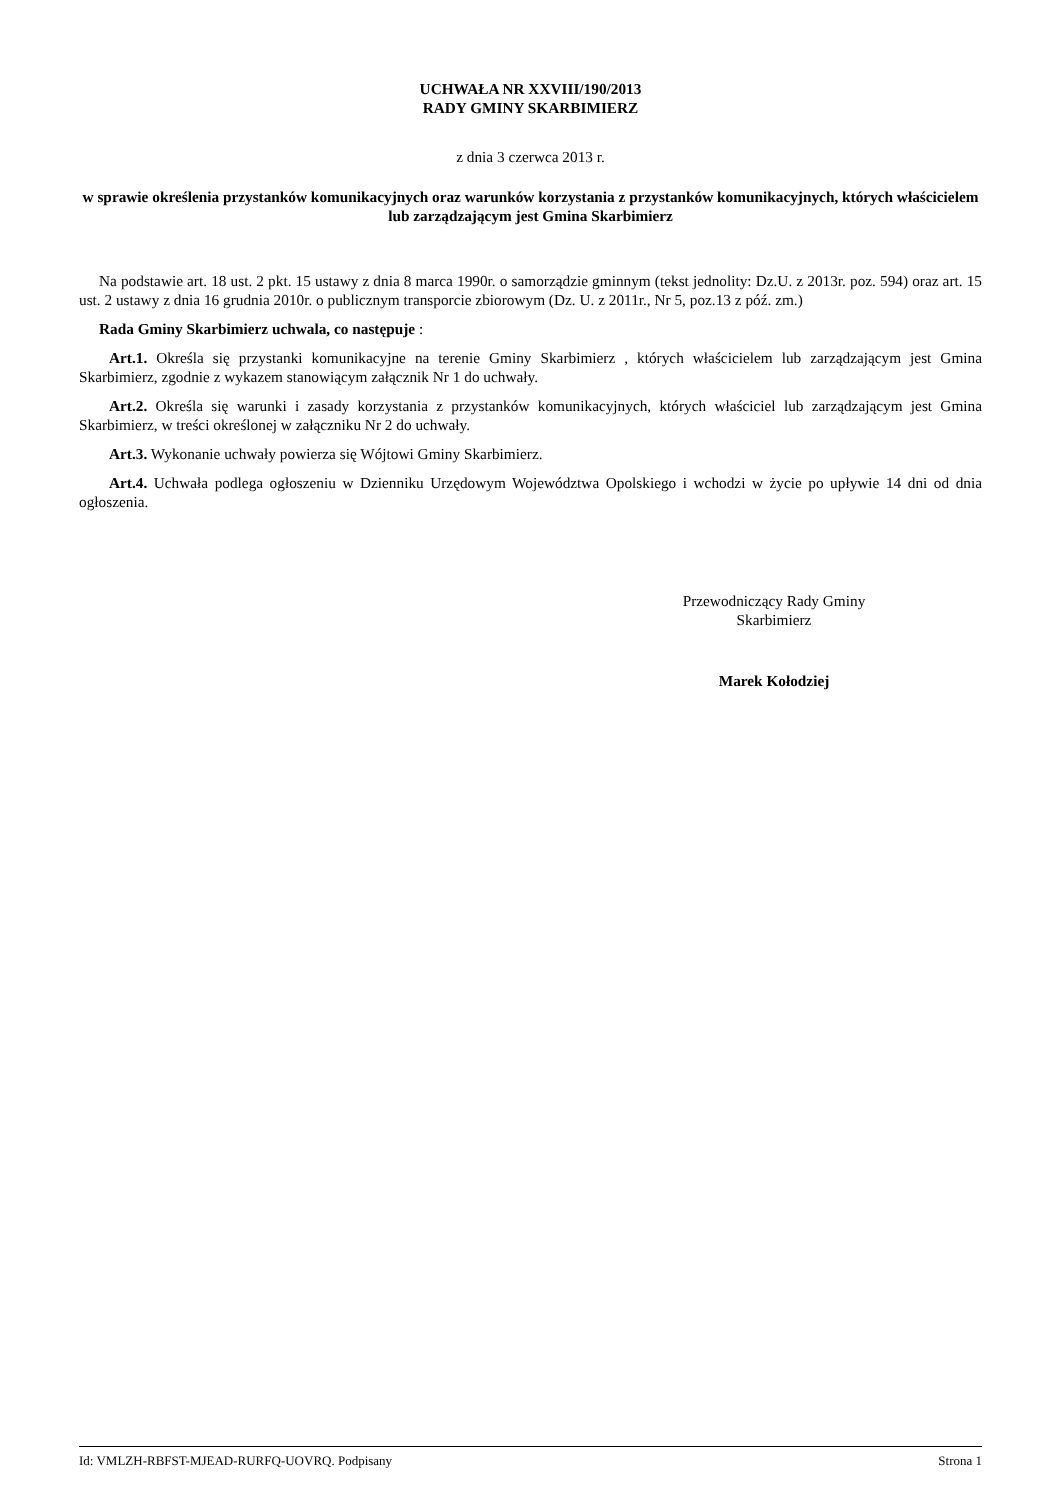UCHWAŁA NR XXVIII/190/2013
RADY GMINY SKARBIMIERZ
z dnia 3 czerwca 2013 r.
w sprawie określenia przystanków komunikacyjnych oraz warunków korzystania z przystanków komunikacyjnych, których właścicielem lub zarządzającym jest Gmina Skarbimierz
Na podstawie art. 18 ust. 2 pkt. 15 ustawy z dnia 8 marca 1990r. o samorządzie gminnym (tekst jednolity: Dz.U. z 2013r. poz. 594) oraz art. 15 ust. 2 ustawy z dnia 16 grudnia 2010r. o publicznym transporcie zbiorowym (Dz. U. z 2011r., Nr 5, poz.13 z póź. zm.)
Rada Gminy Skarbimierz uchwala, co następuje :
Art.1. Określa się przystanki komunikacyjne na terenie Gminy Skarbimierz , których właścicielem lub zarządzającym jest Gmina Skarbimierz, zgodnie z wykazem stanowiącym załącznik Nr 1 do uchwały.
Art.2. Określa się warunki i zasady korzystania z przystanków komunikacyjnych, których właściciel lub zarządzającym jest Gmina Skarbimierz, w treści określonej w załączniku Nr 2 do uchwały.
Art.3. Wykonanie uchwały powierza się Wójtowi Gminy Skarbimierz.
Art.4. Uchwała podlega ogłoszeniu w Dzienniku Urzędowym Województwa Opolskiego i wchodzi w życie po upływie 14 dni od dnia ogłoszenia.
Przewodniczący Rady Gminy
Skarbimierz
Marek Kołodziej
Id: VMLZH-RBFST-MJEAD-RURFQ-UOVRQ. Podpisany Strona 1